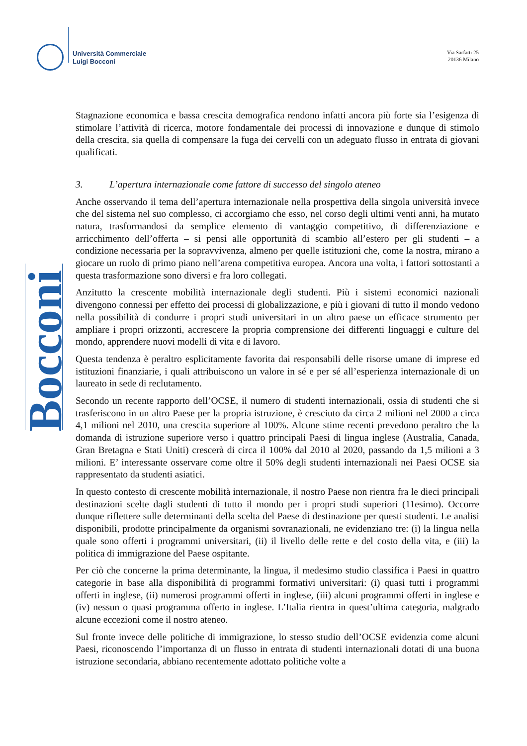Università Commerciale
Luigi Bocconi
Via Sarfatti 25
20136 Milano
Bocconi
Stagnazione economica e bassa crescita demografica rendono infatti ancora più forte sia l’esigenza di stimolare l’attività di ricerca, motore fondamentale dei processi di innovazione e dunque di stimolo della crescita, sia quella di compensare la fuga dei cervelli con un adeguato flusso in entrata di giovani qualificati.
3. L’apertura internazionale come fattore di successo del singolo ateneo
Anche osservando il tema dell’apertura internazionale nella prospettiva della singola università invece che del sistema nel suo complesso, ci accorgiamo che esso, nel corso degli ultimi venti anni, ha mutato natura, trasformandosi da semplice elemento di vantaggio competitivo, di differenziazione e arricchimento dell’offerta – si pensi alle opportunità di scambio all’estero per gli studenti – a condizione necessaria per la sopravvivenza, almeno per quelle istituzioni che, come la nostra, mirano a giocare un ruolo di primo piano nell’arena competitiva europea. Ancora una volta, i fattori sottostanti a questa trasformazione sono diversi e fra loro collegati.
Anzitutto la crescente mobilità internazionale degli studenti. Più i sistemi economici nazionali divengono connessi per effetto dei processi di globalizzazione, e più i giovani di tutto il mondo vedono nella possibilità di condurre i propri studi universitari in un altro paese un efficace strumento per ampliare i propri orizzonti, accrescere la propria comprensione dei differenti linguaggi e culture del mondo, apprendere nuovi modelli di vita e di lavoro.
Questa tendenza è peraltro esplicitamente favorita dai responsabili delle risorse umane di imprese ed istituzioni finanziarie, i quali attribuiscono un valore in sé e per sé all’esperienza internazionale di un laureato in sede di reclutamento.
Secondo un recente rapporto dell’OCSE, il numero di studenti internazionali, ossia di studenti che si trasferiscono in un altro Paese per la propria istruzione, è cresciuto da circa 2 milioni nel 2000 a circa 4,1 milioni nel 2010, una crescita superiore al 100%. Alcune stime recenti prevedono peraltro che la domanda di istruzione superiore verso i quattro principali Paesi di lingua inglese (Australia, Canada, Gran Bretagna e Stati Uniti) crescerà di circa il 100% dal 2010 al 2020, passando da 1,5 milioni a 3 milioni. E’ interessante osservare come oltre il 50% degli studenti internazionali nei Paesi OCSE sia rappresentato da studenti asiatici.
In questo contesto di crescente mobilità internazionale, il nostro Paese non rientra fra le dieci principali destinazioni scelte dagli studenti di tutto il mondo per i propri studi superiori (11esimo). Occorre dunque riflettere sulle determinanti della scelta del Paese di destinazione per questi studenti. Le analisi disponibili, prodotte principalmente da organismi sovranazionali, ne evidenziano tre: (i) la lingua nella quale sono offerti i programmi universitari, (ii) il livello delle rette e del costo della vita, e (iii) la politica di immigrazione del Paese ospitante.
Per ciò che concerne la prima determinante, la lingua, il medesimo studio classifica i Paesi in quattro categorie in base alla disponibilità di programmi formativi universitari: (i) quasi tutti i programmi offerti in inglese, (ii) numerosi programmi offerti in inglese, (iii) alcuni programmi offerti in inglese e (iv) nessun o quasi programma offerto in inglese. L’Italia rientra in quest’ultima categoria, malgrado alcune eccezioni come il nostro ateneo.
Sul fronte invece delle politiche di immigrazione, lo stesso studio dell’OCSE evidenzia come alcuni Paesi, riconoscendo l’importanza di un flusso in entrata di studenti internazionali dotati di una buona istruzione secondaria, abbiano recentemente adottato politiche volte a